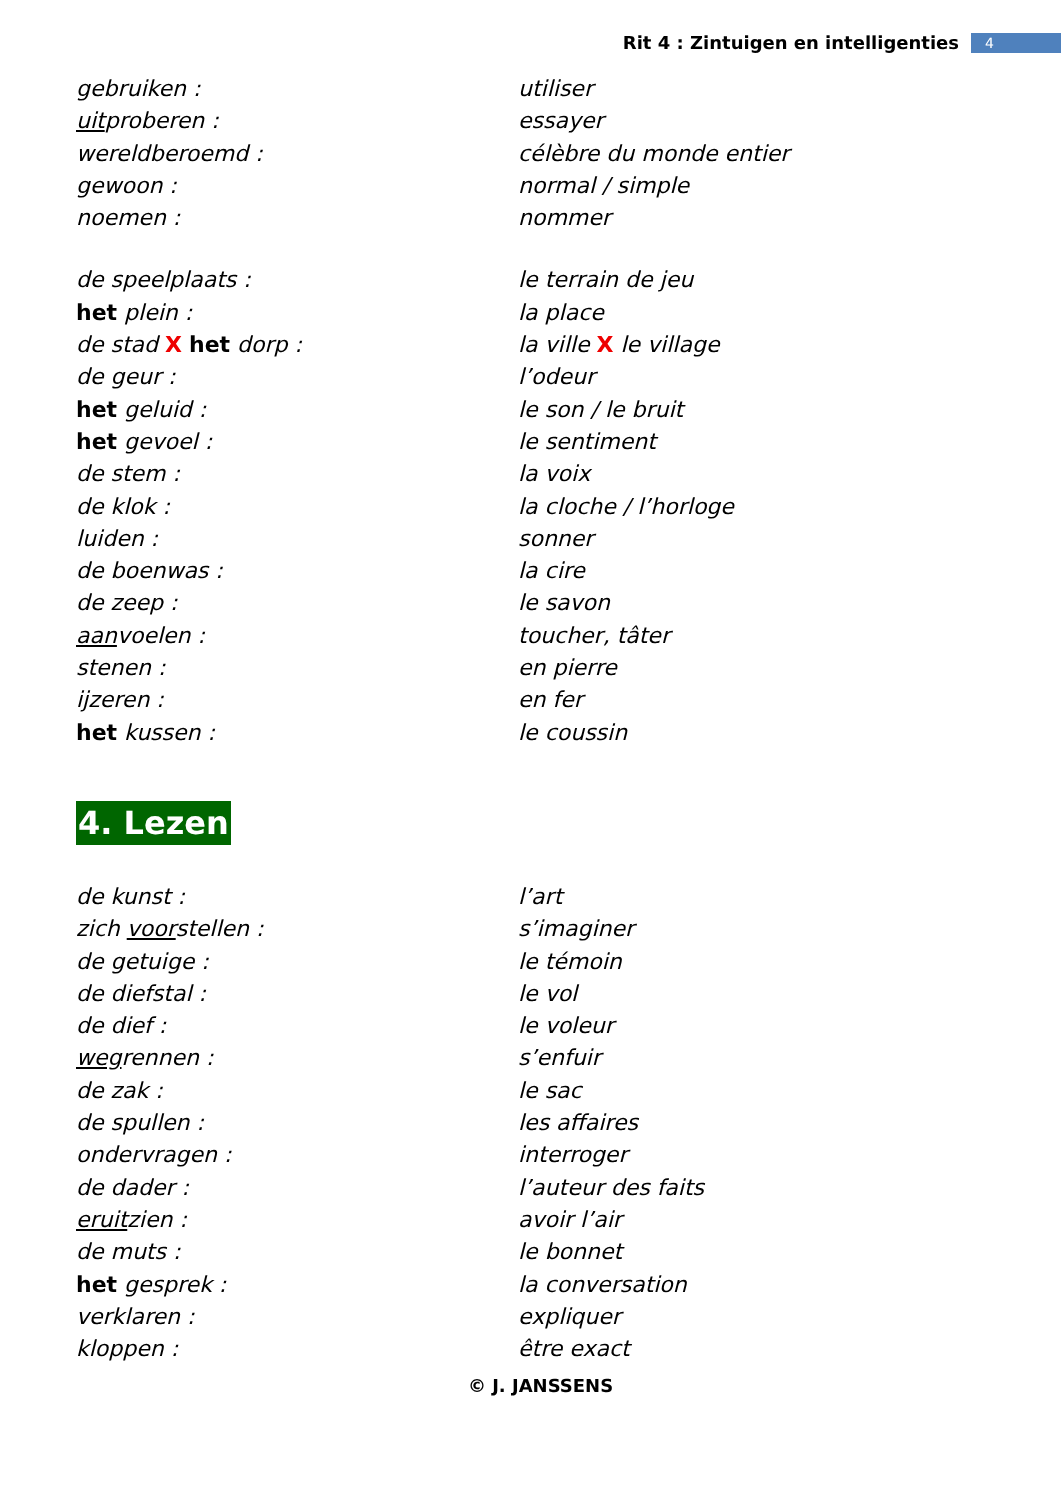Rit 4 : Zintuigen en intelligenties 4
gebruiken : utiliser
uitproberen : essayer
wereldberoemd : célèbre du monde entier
gewoon : normal / simple
noemen : nommer
de speelplaats : le terrain de jeu
het plein : la place
de stad X het dorp : la ville X le village
de geur : l’odeur
het geluid : le son / le bruit
het gevoel : le sentiment
de stem : la voix
de klok : la cloche / l’horloge
luiden : sonner
de boenwas : la cire
de zeep : le savon
aanvoelen : toucher, tâter
stenen : en pierre
ijzeren : en fer
het kussen : le coussin
4. Lezen
de kunst : l’art
zich voorstellen : s’imaginer
de getuige : le témoin
de diefstal : le vol
de dief : le voleur
wegrennen : s’enfuir
de zak : le sac
de spullen : les affaires
ondervragen : interroger
de dader : l’auteur des faits
eruitzien : avoir l’air
de muts : le bonnet
het gesprek : la conversation
verklaren : expliquer
kloppen : être exact
© J. JANSSENS